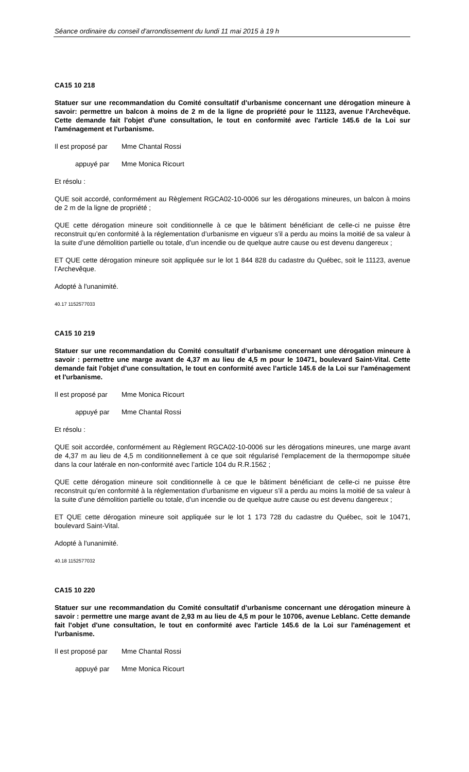Séance ordinaire du conseil d'arrondissement du lundi 11 mai 2015 à 19 h
CA15 10 218
Statuer sur une recommandation du Comité consultatif d'urbanisme concernant une dérogation mineure à savoir: permettre un balcon à moins de 2 m de la ligne de propriété pour le 11123, avenue l'Archevêque. Cette demande fait l'objet d'une consultation, le tout en conformité avec l'article 145.6 de la Loi sur l'aménagement et l'urbanisme.
Il est proposé par Mme Chantal Rossi
appuyé par Mme Monica Ricourt
Et résolu :
QUE soit accordé, conformément au Règlement RGCA02-10-0006 sur les dérogations mineures, un balcon à moins de 2 m de la ligne de propriété ;
QUE cette dérogation mineure soit conditionnelle à ce que le bâtiment bénéficiant de celle-ci ne puisse être reconstruit qu’en conformité à la réglementation d’urbanisme en vigueur s’il a perdu au moins la moitié de sa valeur à la suite d’une démolition partielle ou totale, d’un incendie ou de quelque autre cause ou est devenu dangereux ;
ET QUE cette dérogation mineure soit appliquée sur le lot 1 844 828 du cadastre du Québec, soit le 11123, avenue l’Archevêque.
Adopté à l'unanimité.
40.17 1152577033
CA15 10 219
Statuer sur une recommandation du Comité consultatif d'urbanisme concernant une dérogation mineure à savoir : permettre une marge avant de 4,37 m au lieu de 4,5 m pour le 10471, boulevard Saint-Vital. Cette demande fait l'objet d'une consultation, le tout en conformité avec l'article 145.6 de la Loi sur l'aménagement et l'urbanisme.
Il est proposé par Mme Monica Ricourt
appuyé par Mme Chantal Rossi
Et résolu :
QUE soit accordée, conformément au Règlement RGCA02-10-0006 sur les dérogations mineures, une marge avant de 4,37 m au lieu de 4,5 m conditionnellement à ce que soit régularisé l’emplacement de la thermopompe située dans la cour latérale en non-conformité avec l’article 104 du R.R.1562 ;
QUE cette dérogation mineure soit conditionnelle à ce que le bâtiment bénéficiant de celle-ci ne puisse être reconstruit qu’en conformité à la réglementation d’urbanisme en vigueur s’il a perdu au moins la moitié de sa valeur à la suite d’une démolition partielle ou totale, d’un incendie ou de quelque autre cause ou est devenu dangereux ;
ET QUE cette dérogation mineure soit appliquée sur le lot 1 173 728 du cadastre du Québec, soit le 10471, boulevard Saint-Vital.
Adopté à l'unanimité.
40.18 1152577032
CA15 10 220
Statuer sur une recommandation du Comité consultatif d'urbanisme concernant une dérogation mineure à savoir : permettre une marge avant de 2,93 m au lieu de 4,5 m pour le 10706, avenue Leblanc. Cette demande fait l'objet d'une consultation, le tout en conformité avec l'article 145.6 de la Loi sur l'aménagement et l'urbanisme.
Il est proposé par Mme Chantal Rossi
appuyé par Mme Monica Ricourt